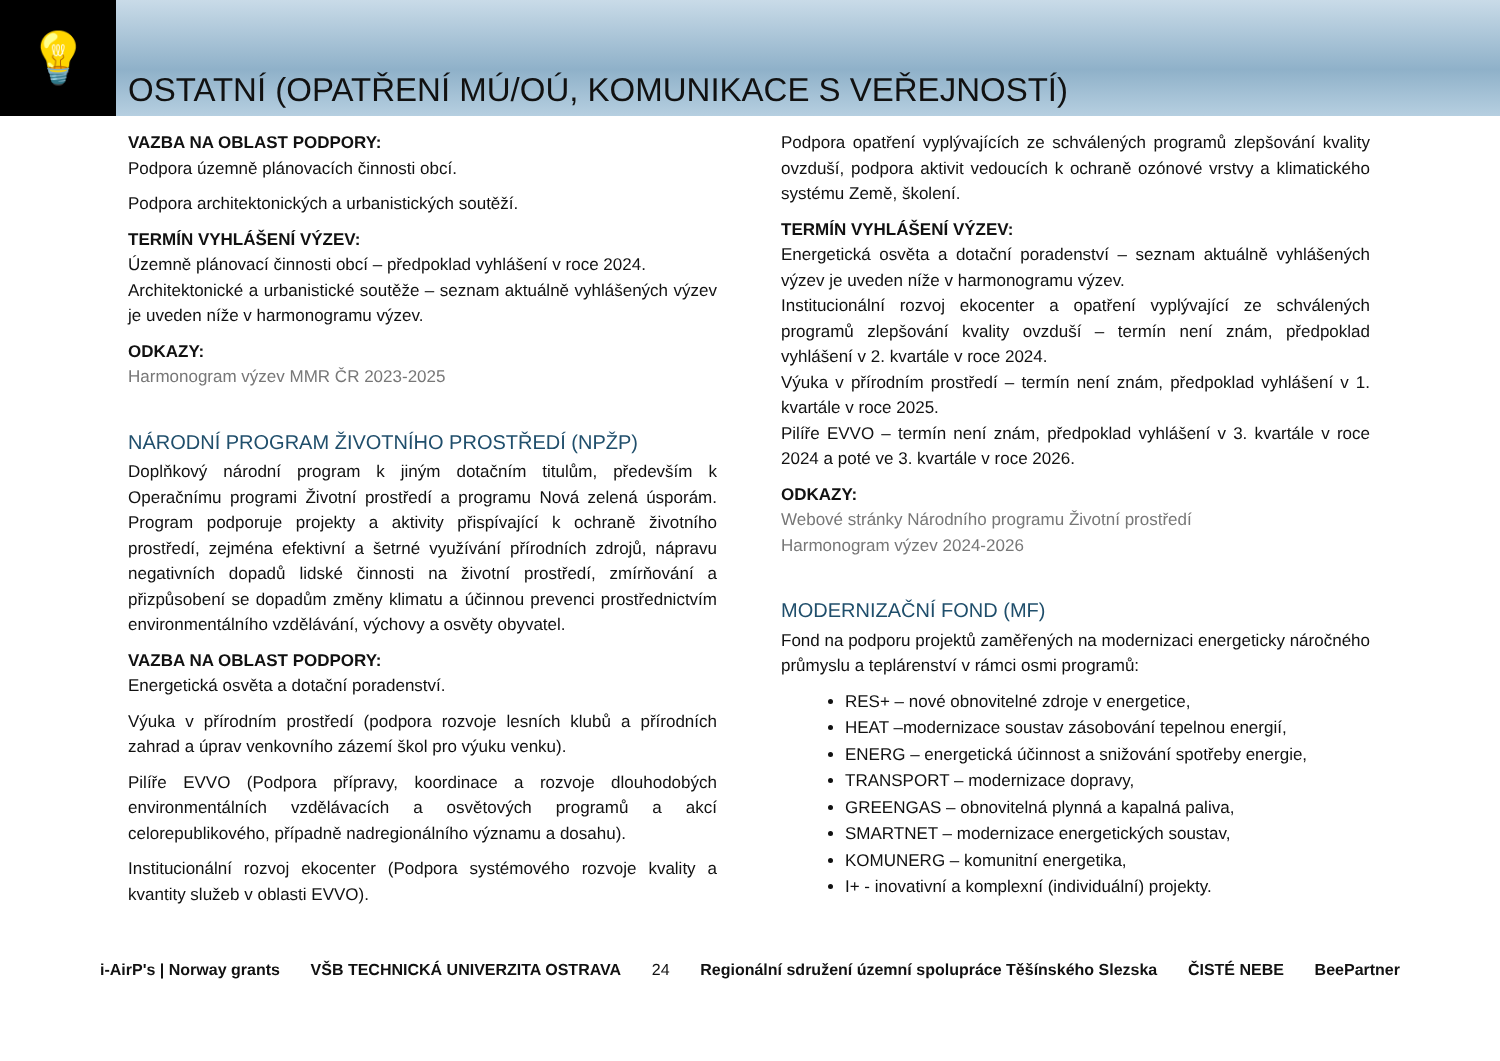💡
OSTATNÍ (OPATŘENÍ MÚ/OÚ, KOMUNIKACE S VEŘEJNOSTÍ)
VAZBA NA OBLAST PODPORY:
Podpora územně plánovacích činnosti obcí.
Podpora architektonických a urbanistických soutěží.
TERMÍN VYHLÁŠENÍ VÝZEV:
Územně plánovací činnosti obcí – předpoklad vyhlášení v roce 2024.
Architektonické a urbanistické soutěže – seznam aktuálně vyhlášených výzev je uveden níže v harmonogramu výzev.
ODKAZY:
Harmonogram výzev MMR ČR 2023-2025
NÁRODNÍ PROGRAM ŽIVOTNÍHO PROSTŘEDÍ (NPŽP)
Doplňkový národní program k jiným dotačním titulům, především k Operačnímu programi Životní prostředí a programu Nová zelená úsporám. Program podporuje projekty a aktivity přispívající k ochraně životního prostředí, zejména efektivní a šetrné využívání přírodních zdrojů, nápravu negativních dopadů lidské činnosti na životní prostředí, zmírňování a přizpůsobení se dopadům změny klimatu a účinnou prevenci prostřednictvím environmentálního vzdělávání, výchovy a osvěty obyvatel.
VAZBA NA OBLAST PODPORY:
Energetická osvěta a dotační poradenství.
Výuka v přírodním prostředí (podpora rozvoje lesních klubů a přírodních zahrad a úprav venkovního zázemí škol pro výuku venku).
Pilíře EVVO (Podpora přípravy, koordinace a rozvoje dlouhodobých environmentálních vzdělávacích a osvětových programů a akcí celorepublikového, případně nadregionálního významu a dosahu).
Institucionální rozvoj ekocenter (Podpora systémového rozvoje kvality a kvantity služeb v oblasti EVVO).
Podpora opatření vyplývajících ze schválených programů zlepšování kvality ovzduší, podpora aktivit vedoucích k ochraně ozónové vrstvy a klimatického systému Země, školení.
TERMÍN VYHLÁŠENÍ VÝZEV:
Energetická osvěta a dotační poradenství – seznam aktuálně vyhlášených výzev je uveden níže v harmonogramu výzev.
Institucionální rozvoj ekocenter a opatření vyplývající ze schválených programů zlepšování kvality ovzduší – termín není znám, předpoklad vyhlášení v 2. kvartále v roce 2024.
Výuka v přírodním prostředí – termín není znám, předpoklad vyhlášení v 1. kvartále v roce 2025.
Pilíře EVVO – termín není znám, předpoklad vyhlášení v 3. kvartále v roce 2024 a poté ve 3. kvartále v roce 2026.
ODKAZY:
Webové stránky Národního programu Životní prostředí
Harmonogram výzev 2024-2026
MODERNIZAČNÍ FOND (MF)
Fond na podporu projektů zaměřených na modernizaci energeticky náročného průmyslu a teplárenství v rámci osmi programů:
RES+ – nové obnovitelné zdroje v energetice,
HEAT –modernizace soustav zásobování tepelnou energií,
ENERG – energetická účinnost a snižování spotřeby energie,
TRANSPORT – modernizace dopravy,
GREENGAS – obnovitelná plynná a kapalná paliva,
SMARTNET – modernizace energetických soustav,
KOMUNERG – komunitní energetika,
I+ - inovativní a komplexní (individuální) projekty.
i-AirP's | Norway grants VŠB TECHNICKÁ UNIVERZITA OSTRAVA
24
Regionální sdružení územní spolupráce Těšínského Slezska ČISTÉ NEBE BeePartner